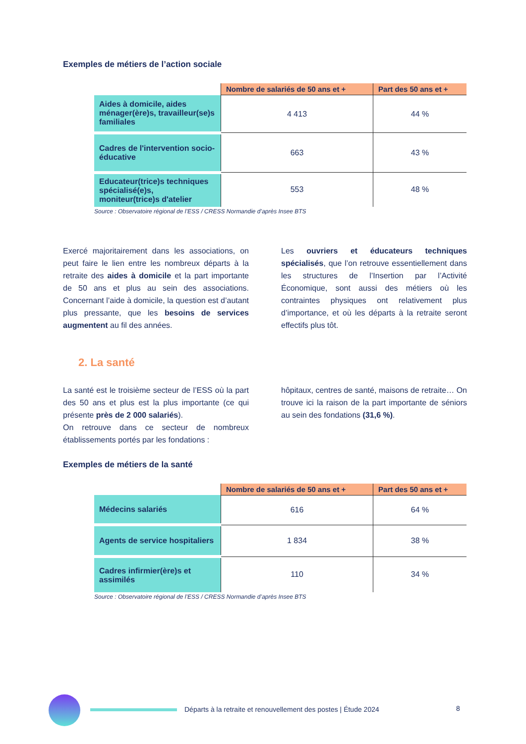Exemples de métiers de l’action sociale
| | Nombre de salariés de 50 ans et + | Part des 50 ans et + |
| --- | --- | --- |
| Aides à domicile, aides ménager(ère)s, travailleur(se)s familiales | 4 413 | 44 % |
| Cadres de l'intervention socio-éducative | 663 | 43 % |
| Educateur(trice)s techniques spécialisé(e)s, moniteur(trice)s d'atelier | 553 | 48 % |
Source : Observatoire régional de l’ESS / CRESS Normandie d’après Insee BTS
Exercé majoritairement dans les associations, on peut faire le lien entre les nombreux départs à la retraite des aides à domicile et la part importante de 50 ans et plus au sein des associations. Concernant l’aide à domicile, la question est d’autant plus pressante, que les besoins de services augmentent au fil des années.
Les ouvriers et éducateurs techniques spécialisés, que l’on retrouve essentiellement dans les structures de l’Insertion par l’Activité Économique, sont aussi des métiers où les contraintes physiques ont relativement plus d’importance, et où les départs à la retraite seront effectifs plus tôt.
2. La santé
La santé est le troisième secteur de l’ESS où la part des 50 ans et plus est la plus importante (ce qui présente près de 2 000 salariés).
On retrouve dans ce secteur de nombreux établissements portés par les fondations :
hôpitaux, centres de santé, maisons de retraite… On trouve ici la raison de la part importante de séniors au sein des fondations (31,6 %).
Exemples de métiers de la santé
| | Nombre de salariés de 50 ans et + | Part des 50 ans et + |
| --- | --- | --- |
| Médecins salariés | 616 | 64 % |
| Agents de service hospitaliers | 1 834 | 38 % |
| Cadres infirmier(ère)s et assimilés | 110 | 34 % |
Source : Observatoire régional de l’ESS / CRESS Normandie d’après Insee BTS
Départs à la retraite et renouvellement des postes | Étude 2024 8